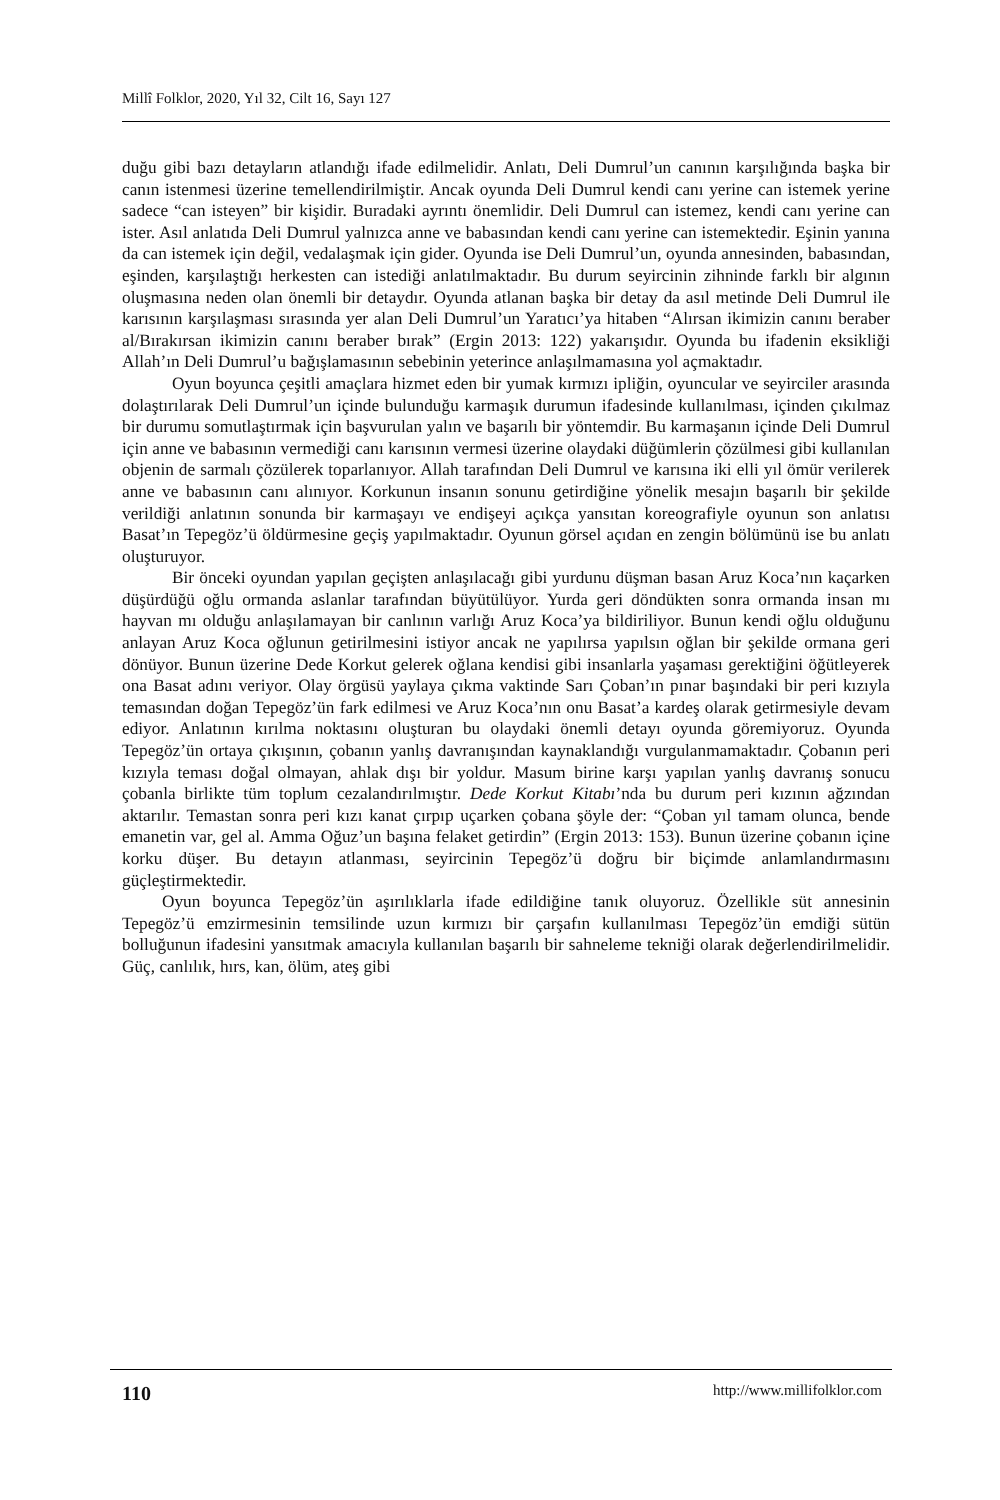Millî Folklor, 2020, Yıl 32, Cilt 16, Sayı 127
duğu gibi bazı detayların atlandığı ifade edilmelidir. Anlatı, Deli Dumrul’un canının karşılığında başka bir canın istenmesi üzerine temellendirilmiştir. Ancak oyunda Deli Dumrul kendi canı yerine can istemek yerine sadece “can isteyen” bir kişidir. Buradaki ayrıntı önemlidir. Deli Dumrul can istemez, kendi canı yerine can ister. Asıl anlatıda Deli Dumrul yalnızca anne ve babasından kendi canı yerine can istemektedir. Eşinin yanına da can istemek için değil, vedalaşmak için gider. Oyunda ise Deli Dumrul’un, oyunda annesinden, babasından, eşinden, karşılaştığı herkesten can istediği anlatılmaktadır. Bu durum seyircinin zihninde farklı bir algının oluşmasına neden olan önemli bir detaydır. Oyunda atlanan başka bir detay da asıl metinde Deli Dumrul ile karısının karşılaşması sırasında yer alan Deli Dumrul’un Yaratıcı’ya hitaben “Alırsan ikimizin canını beraber al/Bırakırsan ikimizin canını beraber bırak” (Ergin 2013: 122) yakarışıdır. Oyunda bu ifadenin eksikliği Allah’ın Deli Dumrul’u bağışlamasının sebebinin yeterince anlaşılmamasına yol açmaktadır.
Oyun boyunca çeşitli amaçlara hizmet eden bir yumak kırmızı ipliğin, oyuncular ve seyirciler arasında dolaştırılarak Deli Dumrul’un içinde bulunduğu karmaşık durumun ifadesinde kullanılması, içinden çıkılmaz bir durumu somutlaştırmak için başvurulan yalın ve başarılı bir yöntemdir. Bu karmaşanın içinde Deli Dumrul için anne ve babasının vermediği canı karısının vermesi üzerine olaydaki düğümlerin çözülmesi gibi kullanılan objenin de sarmalı çözülerek toparlanıyor. Allah tarafından Deli Dumrul ve karısına iki elli yıl ömür verilerek anne ve babasının canı alınıyor. Korkunun insanın sonunu getirdiğine yönelik mesajın başarılı bir şekilde verildiği anlatının sonunda bir karmaşayı ve endişeyi açıkça yansıtan koreografiyle oyunun son anlatısı Basat’ın Tepegöz’ü öldürmesine geçiş yapılmaktadır. Oyunun görsel açıdan en zengin bölümünü ise bu anlatı oluşturuyor.
Bir önceki oyundan yapılan geçişten anlaşılacağı gibi yurdunu düşman basan Aruz Koca’nın kaçarken düşürdüğü oğlu ormanda aslanlar tarafından büyütülüyor. Yurda geri döndükten sonra ormanda insan mı hayvan mı olduğu anlaşılamayan bir canlının varlığı Aruz Koca’ya bildiriliyor. Bunun kendi oğlu olduğunu anlayan Aruz Koca oğlunun getirilmesini istiyor ancak ne yapılırsa yapılsın oğlan bir şekilde ormana geri dönüyor. Bunun üzerine Dede Korkut gelerek oğlana kendisi gibi insanlarla yaşaması gerektiğini öğütleyerek ona Basat adını veriyor. Olay örgüsü yaylaya çıkma vaktinde Sarı Çoban’ın pınar başındaki bir peri kızıyla temasından doğan Tepegöz’ün fark edilmesi ve Aruz Koca’nın onu Basat’a kardeş olarak getirmesiyle devam ediyor. Anlatının kırılma noktasını oluşturan bu olaydaki önemli detayı oyunda göremiyoruz. Oyunda Tepegöz’ün ortaya çıkışının, çobanın yanlış davranışından kaynaklandığı vurgulanmamaktadır. Çobanın peri kızıyla teması doğal olmayan, ahlak dışı bir yoldur. Masum birine karşı yapılan yanlış davranış sonucu çobanla birlikte tüm toplum cezalandırılmıştır. Dede Korkut Kitabı’nda bu durum peri kızının ağzından aktarılır. Temastan sonra peri kızı kanat çırpıp uçarken çobana şöyle der: “Çoban yıl tamam olunca, bende emanetin var, gel al. Amma Oğuz’un başına felaket getirdin” (Ergin 2013: 153). Bunun üzerine çobanın içine korku düşer. Bu detayın atlanması, seyircinin Tepegöz’ü doğru bir biçimde anlamlandırmasını güçleştirmektedir.
Oyun boyunca Tepegöz’ün aşırılıklarla ifade edildiğine tanık oluyoruz. Özellikle süt annesinin Tepegöz’ü emzirmesinin temsilinde uzun kırmızı bir çarşafın kullanılması Tepegöz’ün emdiği sütün bolluğunun ifadesini yansıtmak amacıyla kullanılan başarılı bir sahneleme tekniği olarak değerlendirilmelidir. Güç, canlılık, hırs, kan, ölüm, ateş gibi
110 http://www.millifolklor.com